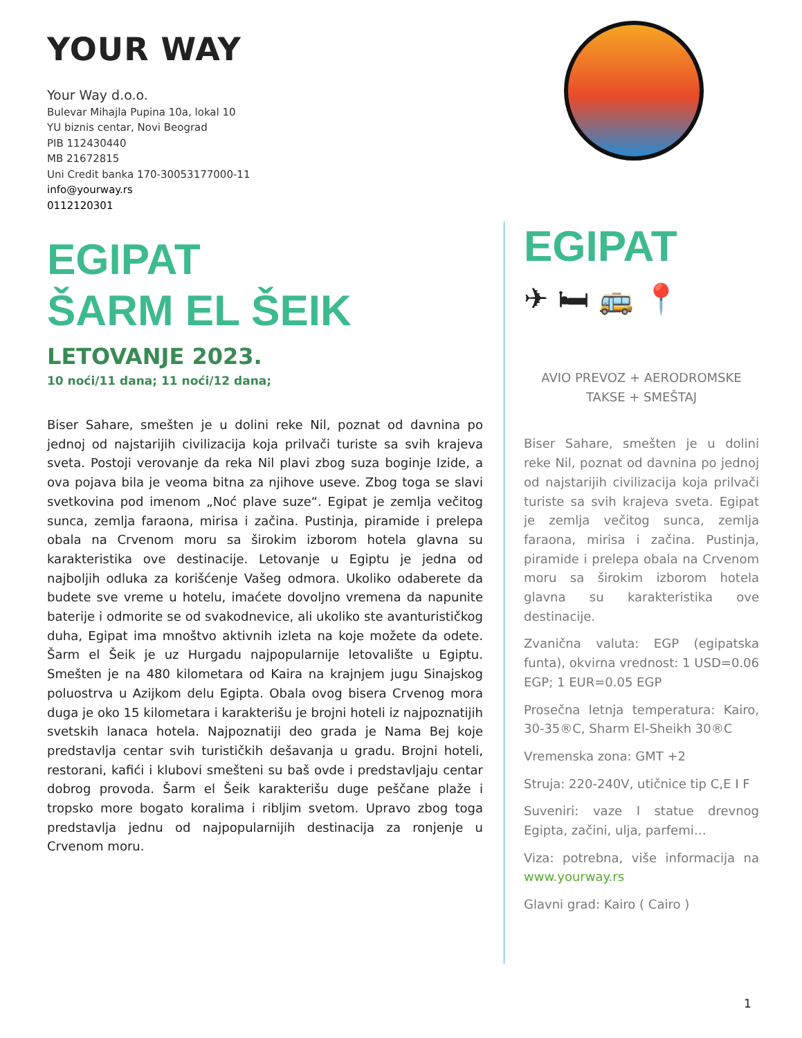YOUR WAY
Your Way d.o.o.
Bulevar Mihajla Pupina 10a, lokal 10
YU biznis centar, Novi Beograd
PIB 112430440
MB 21672815
Uni Credit banka 170-30053177000-11
info@yourway.rs
0112120301
EGIPAT
ŠARM EL ŠEIK
LETOVANJE 2023.
10 noći/11 dana; 11 noći/12 dana;
Biser Sahare, smešten je u dolini reke Nil, poznat od davnina po jednoj od najstarijih civilizacija koja prilvači turiste sa svih krajeva sveta. Postoji verovanje da reka Nil plavi zbog suza boginje Izide, a ova pojava bila je veoma bitna za njihove useve. Zbog toga se slavi svetkovina pod imenom „Noć plave suze“. Egipat je zemlja večitog sunca, zemlja faraona, mirisa i začina. Pustinja, piramide i prelepa obala na Crvenom moru sa širokim izborom hotela glavna su karakteristika ove destinacije. Letovanje u Egiptu je jedna od najboljih odluka za korišćenje Vašeg odmora. Ukoliko odaberete da budete sve vreme u hotelu, imaćete dovoljno vremena da napunite baterije i odmorite se od svakodnevice, ali ukoliko ste avanturističkog duha, Egipat ima mnoštvo aktivnih izleta na koje možete da odete. Šarm el Šeik je uz Hurgadu najpopularnije letovalište u Egiptu. Smešten je na 480 kilometara od Kaira na krajnjem jugu Sinajskog poluostrva u Azijkom delu Egipta. Obala ovog bisera Crvenog mora duga je oko 15 kilometara i karakterišu je brojni hoteli iz najpoznatijih svetskih lanaca hotela. Najpoznatiji deo grada je Nama Bej koje predstavlja centar svih turističkih dešavanja u gradu. Brojni hoteli, restorani, kafići i klubovi smešteni su baš ovde i predstavljaju centar dobrog provoda. Šarm el Šeik karakterišu duge peščane plaže i tropsko more bogato koralima i ribljim svetom. Upravo zbog toga predstavlja jednu od najpopularnijih destinacija za ronjenje u Crvenom moru.
EGIPAT
✈ 🛏 🚌 📍
AVIO PREVOZ + AERODROMSKE TAKSE + SMEŠTAJ
Biser Sahare, smešten je u dolini reke Nil, poznat od davnina po jednoj od najstarijih civilizacija koja prilvači turiste sa svih krajeva sveta. Egipat je zemlja večitog sunca, zemlja faraona, mirisa i začina. Pustinja, piramide i prelepa obala na Crvenom moru sa širokim izborom hotela glavna su karakteristika ove destinacije.
Zvanična valuta: EGP (egipatska funta), okvirna vrednost: 1 USD=0.06 EGP; 1 EUR=0.05 EGP
Prosečna letnja temperatura: Kairo, 30-35®C, Sharm El-Sheikh 30®C
Vremenska zona: GMT +2
Struja: 220-240V, utičnice tip C,E I F
Suveniri: vaze I statue drevnog Egipta, začini, ulja, parfemi…
Viza: potrebna, više informacija na www.yourway.rs
Glavni grad: Kairo ( Cairo )
1